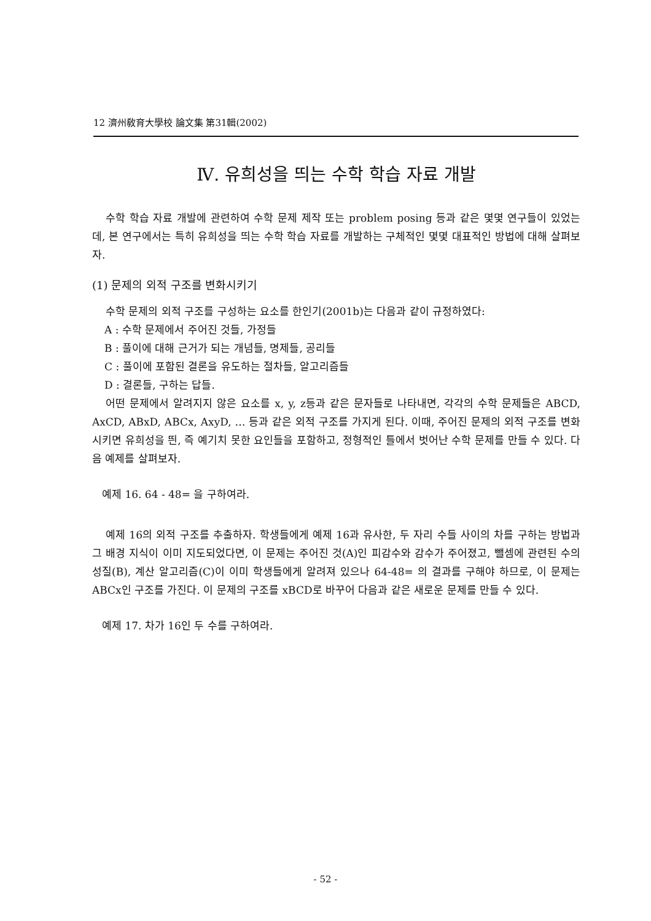12 濟州敎育大學校 論文集 第31輯(2002)
Ⅳ. 유희성을 띄는 수학 학습 자료 개발
수학 학습 자료 개발에 관련하여 수학 문제 제작 또는 problem posing 등과 같은 몇몇 연구들이 있었는데, 본 연구에서는 특히 유희성을 띄는 수학 학습 자료를 개발하는 구체적인 몇몇 대표적인 방법에 대해 살펴보자.
(1) 문제의 외적 구조를 변화시키기
수학 문제의 외적 구조를 구성하는 요소를 한인기(2001b)는 다음과 같이 규정하였다:
A : 수학 문제에서 주어진 것들, 가정들
B : 풀이에 대해 근거가 되는 개념들, 명제들, 공리들
C : 풀이에 포함된 결론을 유도하는 절차들, 알고리즘들
D : 결론들, 구하는 답들.
어떤 문제에서 알려지지 않은 요소를 x, y, z등과 같은 문자들로 나타내면, 각각의 수학 문제들은 ABCD, AxCD, ABxD, ABCx, AxyD, … 등과 같은 외적 구조를 가지게 된다. 이때, 주어진 문제의 외적 구조를 변화시키면 유희성을 띈, 즉 예기치 못한 요인들을 포함하고, 정형적인 틀에서 벗어난 수학 문제를 만들 수 있다. 다음 예제를 살펴보자.
예제 16. 64 - 48= 을 구하여라.
예제 16의 외적 구조를 추출하자. 학생들에게 예제 16과 유사한, 두 자리 수들 사이의 차를 구하는 방법과 그 배경 지식이 이미 지도되었다면, 이 문제는 주어진 것(A)인 피감수와 감수가 주어졌고, 뺄셈에 관련된 수의 성질(B), 계산 알고리즘(C)이 이미 학생들에게 알려져 있으나 64-48= 의 결과를 구해야 하므로, 이 문제는 ABCx인 구조를 가진다. 이 문제의 구조를 xBCD로 바꾸어 다음과 같은 새로운 문제를 만들 수 있다.
예제 17. 차가 16인 두 수를 구하여라.
- 52 -